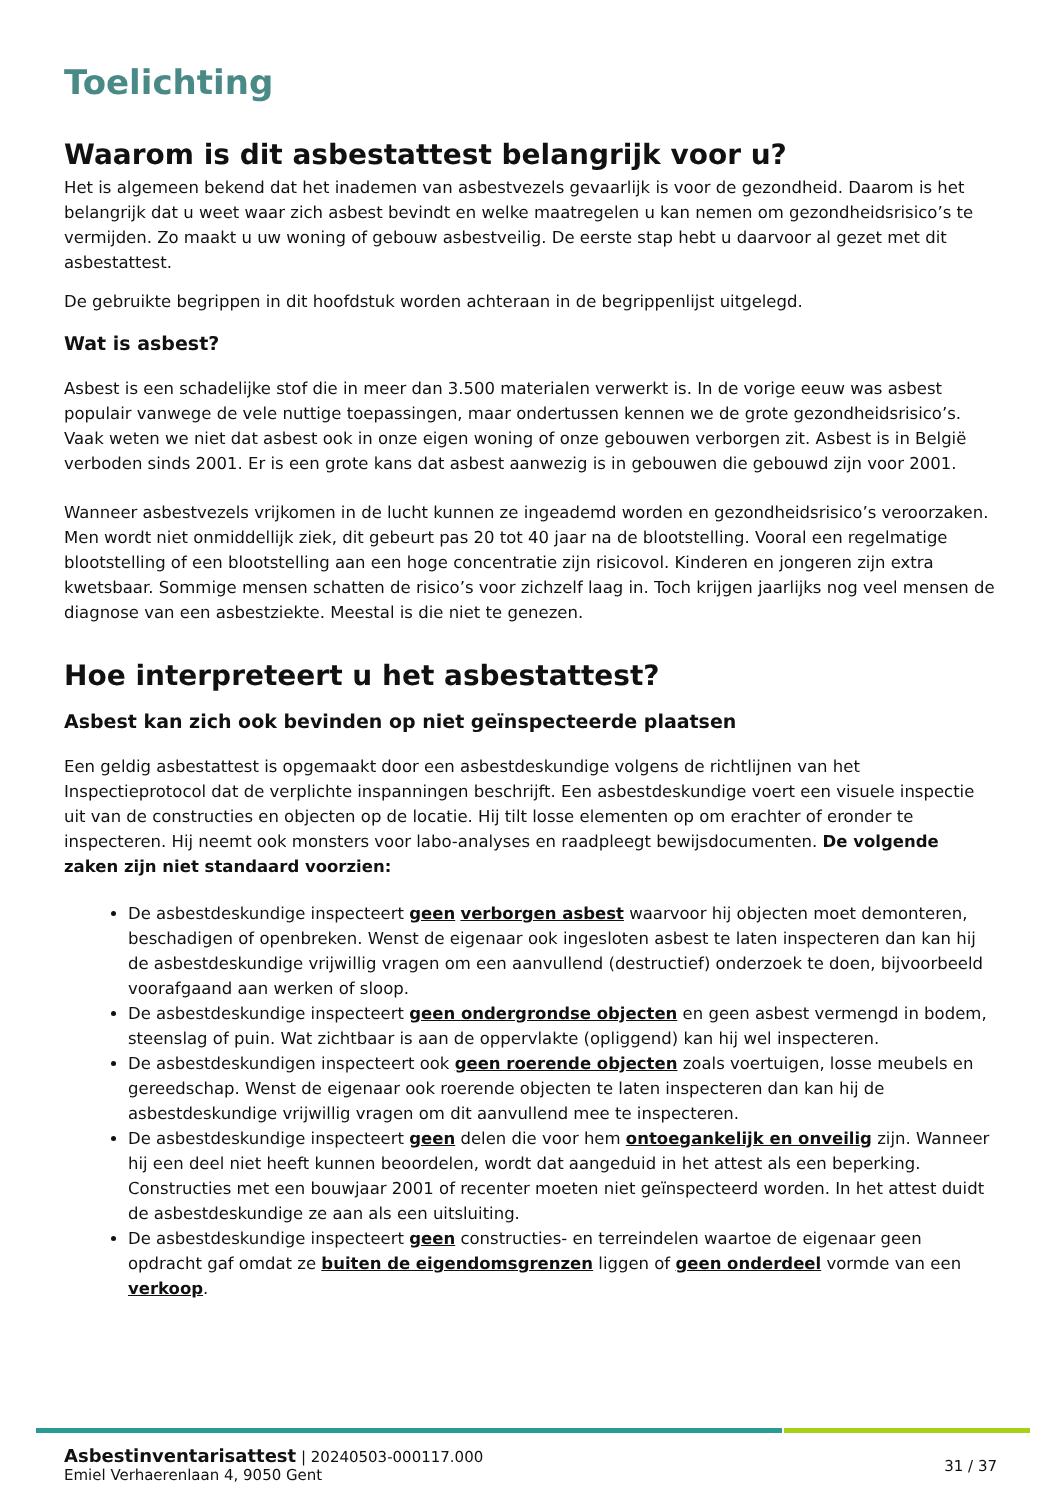Toelichting
Waarom is dit asbestattest belangrijk voor u?
Het is algemeen bekend dat het inademen van asbestvezels gevaarlijk is voor de gezondheid. Daarom is het belangrijk dat u weet waar zich asbest bevindt en welke maatregelen u kan nemen om gezondheidsrisico’s te vermijden. Zo maakt u uw woning of gebouw asbestveilig. De eerste stap hebt u daarvoor al gezet met dit asbestattest.
De gebruikte begrippen in dit hoofdstuk worden achteraan in de begrippenlijst uitgelegd.
Wat is asbest?
Asbest is een schadelijke stof die in meer dan 3.500 materialen verwerkt is. In de vorige eeuw was asbest populair vanwege de vele nuttige toepassingen, maar ondertussen kennen we de grote gezondheidsrisico’s. Vaak weten we niet dat asbest ook in onze eigen woning of onze gebouwen verborgen zit. Asbest is in België verboden sinds 2001. Er is een grote kans dat asbest aanwezig is in gebouwen die gebouwd zijn voor 2001.
Wanneer asbestvezels vrijkomen in de lucht kunnen ze ingeademd worden en gezondheidsrisico’s veroorzaken. Men wordt niet onmiddellijk ziek, dit gebeurt pas 20 tot 40 jaar na de blootstelling. Vooral een regelmatige blootstelling of een blootstelling aan een hoge concentratie zijn risicovol. Kinderen en jongeren zijn extra kwetsbaar. Sommige mensen schatten de risico’s voor zichzelf laag in. Toch krijgen jaarlijks nog veel mensen de diagnose van een asbestziekte. Meestal is die niet te genezen.
Hoe interpreteert u het asbestattest?
Asbest kan zich ook bevinden op niet geïnspecteerde plaatsen
Een geldig asbestattest is opgemaakt door een asbestdeskundige volgens de richtlijnen van het Inspectieprotocol dat de verplichte inspanningen beschrijft. Een asbestdeskundige voert een visuele inspectie uit van de constructies en objecten op de locatie. Hij tilt losse elementen op om erachter of eronder te inspecteren. Hij neemt ook monsters voor labo-analyses en raadpleegt bewijsdocumenten. De volgende zaken zijn niet standaard voorzien:
De asbestdeskundige inspecteert geen verborgen asbest waarvoor hij objecten moet demonteren, beschadigen of openbreken. Wenst de eigenaar ook ingesloten asbest te laten inspecteren dan kan hij de asbestdeskundige vrijwillig vragen om een aanvullend (destructief) onderzoek te doen, bijvoorbeeld voorafgaand aan werken of sloop.
De asbestdeskundige inspecteert geen ondergrondse objecten en geen asbest vermengd in bodem, steenslag of puin. Wat zichtbaar is aan de oppervlakte (opliggend) kan hij wel inspecteren.
De asbestdeskundigen inspecteert ook geen roerende objecten zoals voertuigen, losse meubels en gereedschap. Wenst de eigenaar ook roerende objecten te laten inspecteren dan kan hij de asbestdeskundige vrijwillig vragen om dit aanvullend mee te inspecteren.
De asbestdeskundige inspecteert geen delen die voor hem ontoegankelijk en onveilig zijn. Wanneer hij een deel niet heeft kunnen beoordelen, wordt dat aangeduid in het attest als een beperking. Constructies met een bouwjaar 2001 of recenter moeten niet geïnspecteerd worden. In het attest duidt de asbestdeskundige ze aan als een uitsluiting.
De asbestdeskundige inspecteert geen constructies- en terreindelen waartoe de eigenaar geen opdracht gaf omdat ze buiten de eigendomsgrenzen liggen of geen onderdeel vormde van een verkoop.
Asbestinventarisattest | 20240503-000117.000
Emiel Verhaerenlaan 4, 9050 Gent
31 / 37